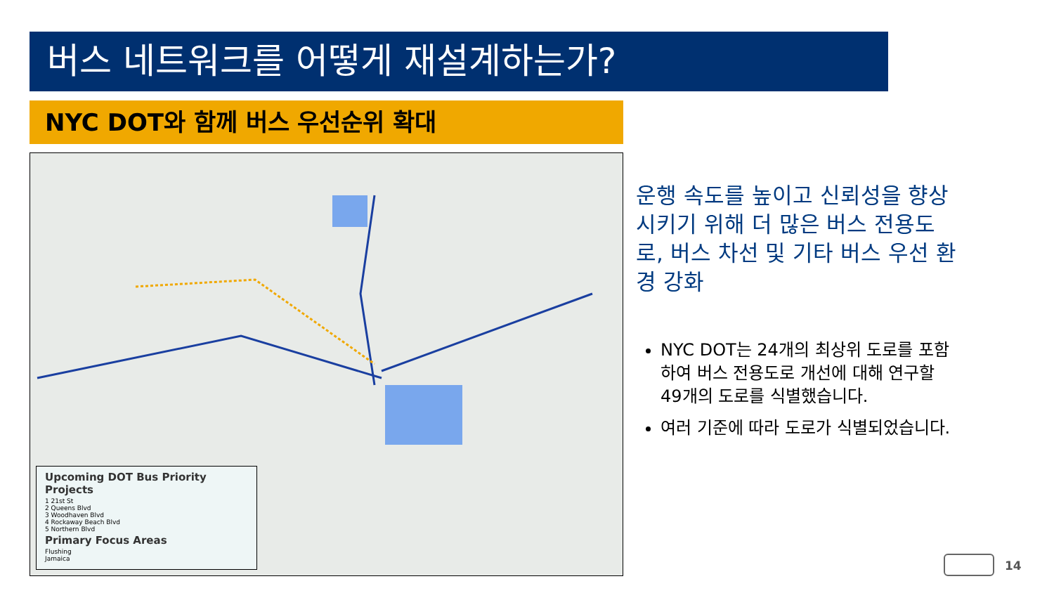버스 네트워크를 어떻게 재설계하는가?
NYC DOT와 함께 버스 우선순위 확대
Upcoming DOT Bus Priority Projects
1 21st St
2 Queens Blvd
3 Woodhaven Blvd
4 Rockaway Beach Blvd
5 Northern Blvd
Primary Focus Areas
Flushing
Jamaica
운행 속도를 높이고 신뢰성을 향상시키기 위해 더 많은 버스 전용도로, 버스 차선 및 기타 버스 우선 환경 강화
NYC DOT는 24개의 최상위 도로를 포함하여 버스 전용도로 개선에 대해 연구할 49개의 도로를 식별했습니다.
여러 기준에 따라 도로가 식별되었습니다.
14